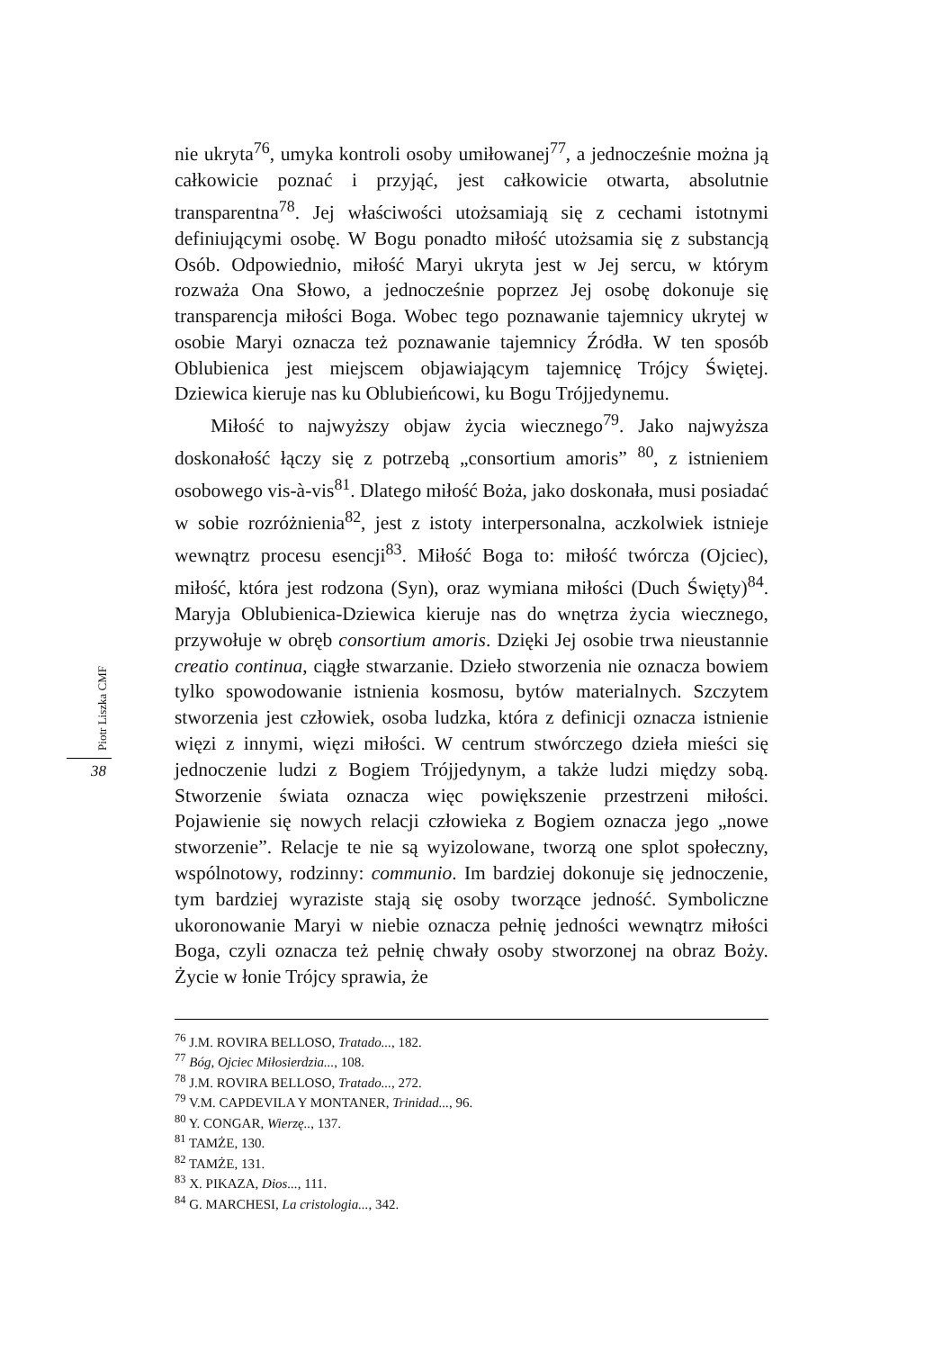Piotr Liszka CMF
38
nie ukryta<sup>76</sup>, umyka kontroli osoby umiłowanej<sup>77</sup>, a jednocześnie można ją całkowicie poznać i przyjąć, jest całkowicie otwarta, absolutnie transparentna<sup>78</sup>. Jej właściwości utożsamiają się z cechami istotnymi definiującymi osobę. W Bogu ponadto miłość utożsamia się z substancją Osób. Odpowiednio, miłość Maryi ukryta jest w Jej sercu, w którym rozważa Ona Słowo, a jednocześnie poprzez Jej osobę dokonuje się transparencja miłości Boga. Wobec tego poznawanie tajemnicy ukrytej w osobie Maryi oznacza też poznawanie tajemnicy Źródła. W ten sposób Oblubienica jest miejscem objawiającym tajemnicę Trójcy Świętej. Dziewica kieruje nas ku Oblubieńcowi, ku Bogu Trójjedynemu.
Miłość to najwyższy objaw życia wiecznego<sup>79</sup>. Jako najwyższa doskonałość łączy się z potrzebą „consortium amoris” <sup>80</sup>, z istnieniem osobowego vis-à-vis<sup>81</sup>. Dlatego miłość Boża, jako doskonała, musi posiadać w sobie rozróżnienia<sup>82</sup>, jest z istoty interpersonalna, aczkolwiek istnieje wewnątrz procesu esencji<sup>83</sup>. Miłość Boga to: miłość twórcza (Ojciec), miłość, która jest rodzona (Syn), oraz wymiana miłości (Duch Święty)<sup>84</sup>. Maryja Oblubienica-Dziewica kieruje nas do wnętrza życia wiecznego, przywołuje w obręb consortium amoris. Dzięki Jej osobie trwa nieustannie creatio continua, ciągłe stwarzanie. Dzieło stworzenia nie oznacza bowiem tylko spowodowanie istnienia kosmosu, bytów materialnych. Szczytem stworzenia jest człowiek, osoba ludzka, która z definicji oznacza istnienie więzi z innymi, więzi miłości. W centrum stwórczego dzieła mieści się jednoczenie ludzi z Bogiem Trójjedynym, a także ludzi między sobą. Stworzenie świata oznacza więc powiększenie przestrzeni miłości. Pojawienie się nowych relacji człowieka z Bogiem oznacza jego „nowe stworzenie”. Relacje te nie są wyizolowane, tworzą one splot społeczny, wspólnotowy, rodzinny: communio. Im bardziej dokonuje się jednoczenie, tym bardziej wyraziste stają się osoby tworzące jedność. Symboliczne ukoronowanie Maryi w niebie oznacza pełnię jedności wewnątrz miłości Boga, czyli oznacza też pełnię chwały osoby stworzonej na obraz Boży. Życie w łonie Trójcy sprawia, że
<sup>76</sup> J.M. ROVIRA BELLOSO, Tratado..., 182.
<sup>77</sup> Bóg, Ojciec Miłosierdzia..., 108.
<sup>78</sup> J.M. ROVIRA BELLOSO, Tratado..., 272.
<sup>79</sup> V.M. CAPDEVILA Y MONTANER, Trinidad..., 96.
<sup>80</sup> Y. CONGAR, Wierzę.., 137.
<sup>81</sup> TAMŻE, 130.
<sup>82</sup> TAMŻE, 131.
<sup>83</sup> X. PIKAZA, Dios..., 111.
<sup>84</sup> G. MARCHESI, La cristologia..., 342.